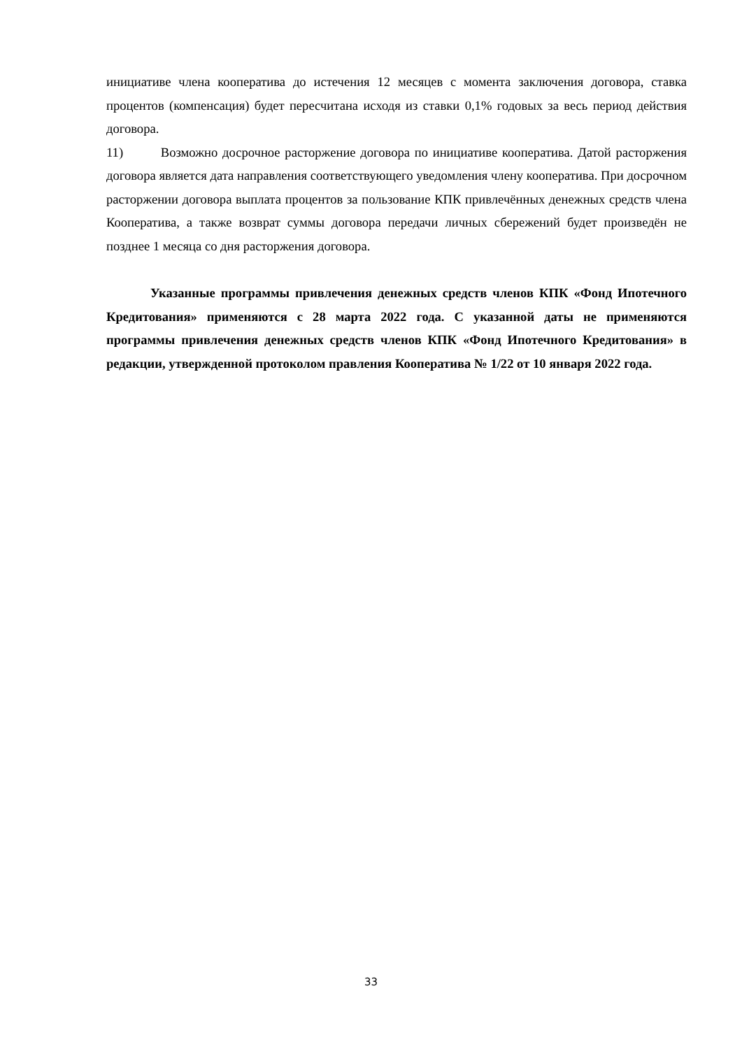инициативе члена кооператива до истечения 12 месяцев с момента заключения договора, ставка процентов (компенсация) будет пересчитана исходя из ставки 0,1% годовых за весь период действия договора.
11) Возможно досрочное расторжение договора по инициативе кооператива. Датой расторжения договора является дата направления соответствующего уведомления члену кооператива. При досрочном расторжении договора выплата процентов за пользование КПК привлечённых денежных средств члена Кооператива, а также возврат суммы договора передачи личных сбережений будет произведён не позднее 1 месяца со дня расторжения договора.
Указанные программы привлечения денежных средств членов КПК «Фонд Ипотечного Кредитования» применяются с 28 марта 2022 года. С указанной даты не применяются программы привлечения денежных средств членов КПК «Фонд Ипотечного Кредитования» в редакции, утвержденной протоколом правления Кооператива № 1/22 от 10 января 2022 года.
33